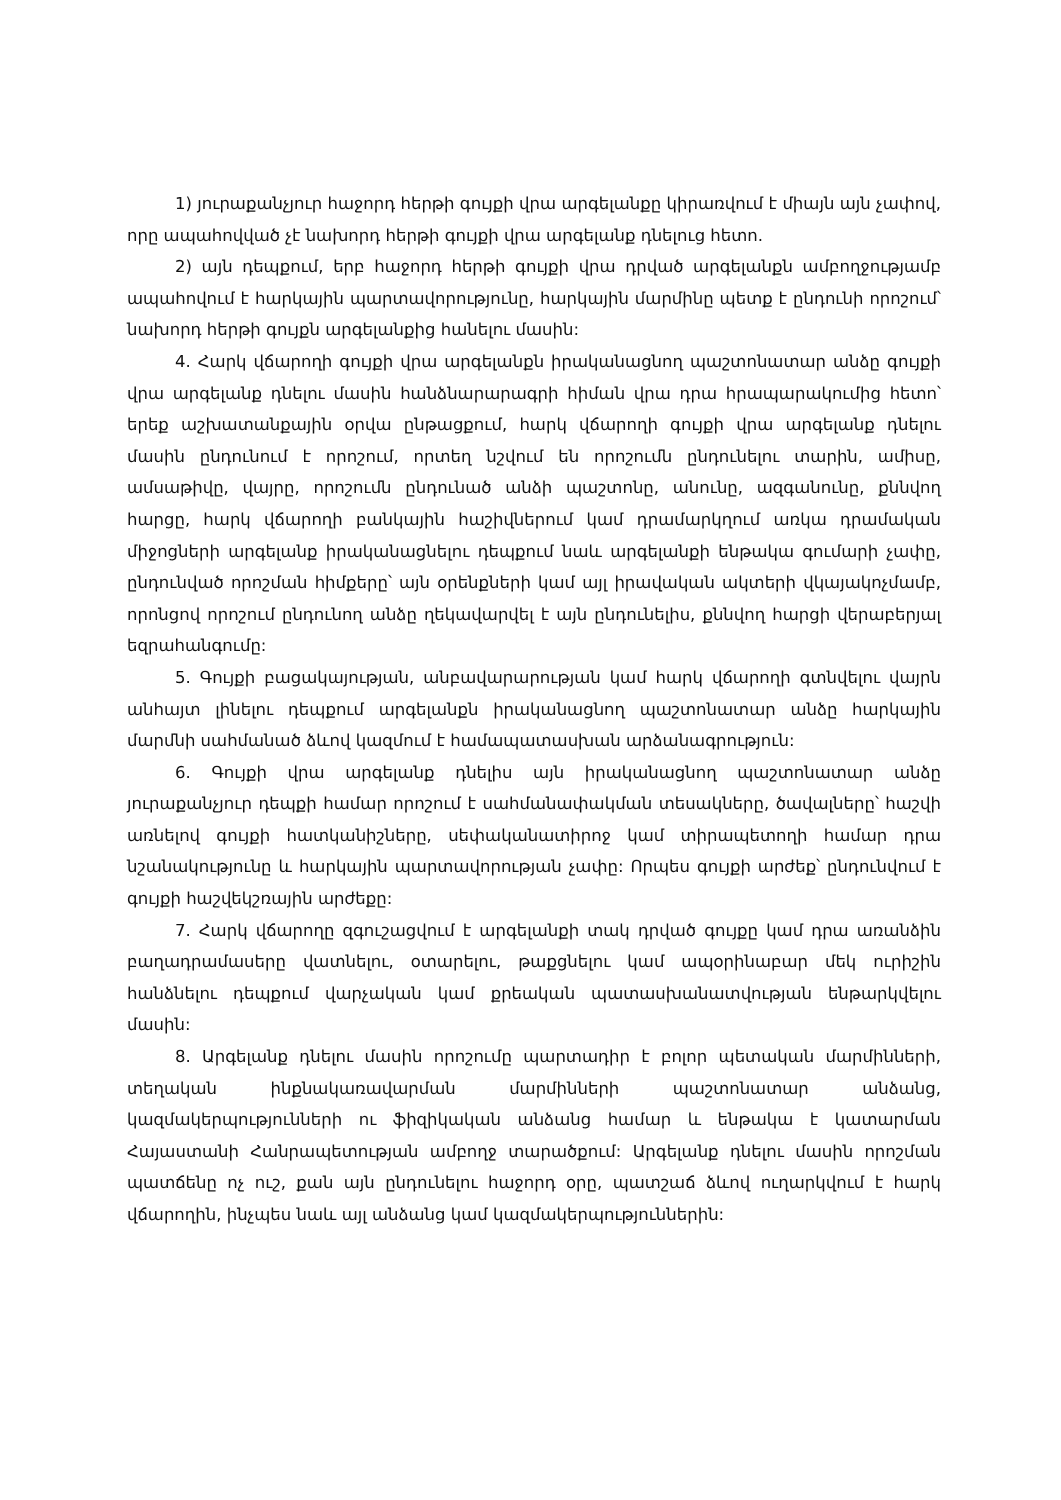1) յուրաքանչյուր հաջորդ հերթի գույքի վրա արգելանքը կիրառվում է միայն այն չափով, որը ապահովված չէ նախորդ հերթի գույքի վրա արգելանք դնելուց հետո.
2) այն դեպքում, երբ հաջորդ հերթի գույքի վրա դրված արգելանքն ամբողջությամբ ապահովում է հարկային պարտավորությունը, հարկային մարմինը պետք է ընդունի որոշում՝ նախորդ հերթի գույքն արգելանքից հանելու մասին:
4. Հարկ վճարողի գույքի վրա արգելանքն իրականացնող պաշտոնատար անձը գույքի վրա արգելանք դնելու մասին հանձնարարագրի հիման վրա դրա հրապարակումից հետո՝ երեք աշխատանքային օրվա ընթացքում, հարկ վճարողի գույքի վրա արգելանք դնելու մասին ընդունում է որոշում, որտեղ նշվում են որոշումն ընդունելու տարին, ամիսը, ամսաթիվը, վայրը, որոշումն ընդունած անձի պաշտոնը, անունը, ազգանունը, քննվող հարցը, հարկ վճարողի բանկային հաշիվներում կամ դրամարկղում առկա դրամական միջոցների արգելանք իրականացնելու դեպքում նաև արգելանքի ենթակա գումարի չափը, ընդունված որոշման հիմքերը՝ այն օրենքների կամ այլ իրավական ակտերի վկայակոչմամբ, որոնցով որոշում ընդունող անձը ղեկավարվել է այն ընդունելիս, քննվող հարցի վերաբերյալ եզրահանգումը:
5. Գույքի բացակայության, անբավարարության կամ հարկ վճարողի գտնվելու վայրն անհայտ լինելու դեպքում արգելանքն իրականացնող պաշտոնատար անձը հարկային մարմնի սահմանած ձևով կազմում է համապատասխան արձանագրություն:
6. Գույքի վրա արգելանք դնելիս այն իրականացնող պաշտոնատար անձը յուրաքանչյուր դեպքի համար որոշում է սահմանափակման տեսակները, ծավալները՝ հաշվի առնելով գույքի հատկանիշները, սեփականատիրոջ կամ տիրապետողի համար դրա նշանակությունը և հարկային պարտավորության չափը: Որպես գույքի արժեք՝ ընդունվում է գույքի հաշվեկշռային արժեքը:
7. Հարկ վճարողը զգուշացվում է արգելանքի տակ դրված գույքը կամ դրա առանձին բաղադրամասերը վատնելու, օտարելու, թաքցնելու կամ ապօրինաբար մեկ ուրիշին հանձնելու դեպքում վարչական կամ քրեական պատասխանատվության ենթարկվելու մասին:
8. Արգելանք դնելու մասին որոշումը պարտադիր է բոլոր պետական մարմինների, տեղական ինքնակառավարման մարմինների պաշտոնատար անձանց, կազմակերպությունների ու ֆիզիկական անձանց համար և ենթակա է կատարման Հայաստանի Հանրապետության ամբողջ տարածքում: Արգելանք դնելու մասին որոշման պատճենը ոչ ուշ, քան այն ընդունելու հաջորդ օրը, պատշաճ ձևով ուղարկվում է հարկ վճարողին, ինչպես նաև այլ անձանց կամ կազմակերպություններին: